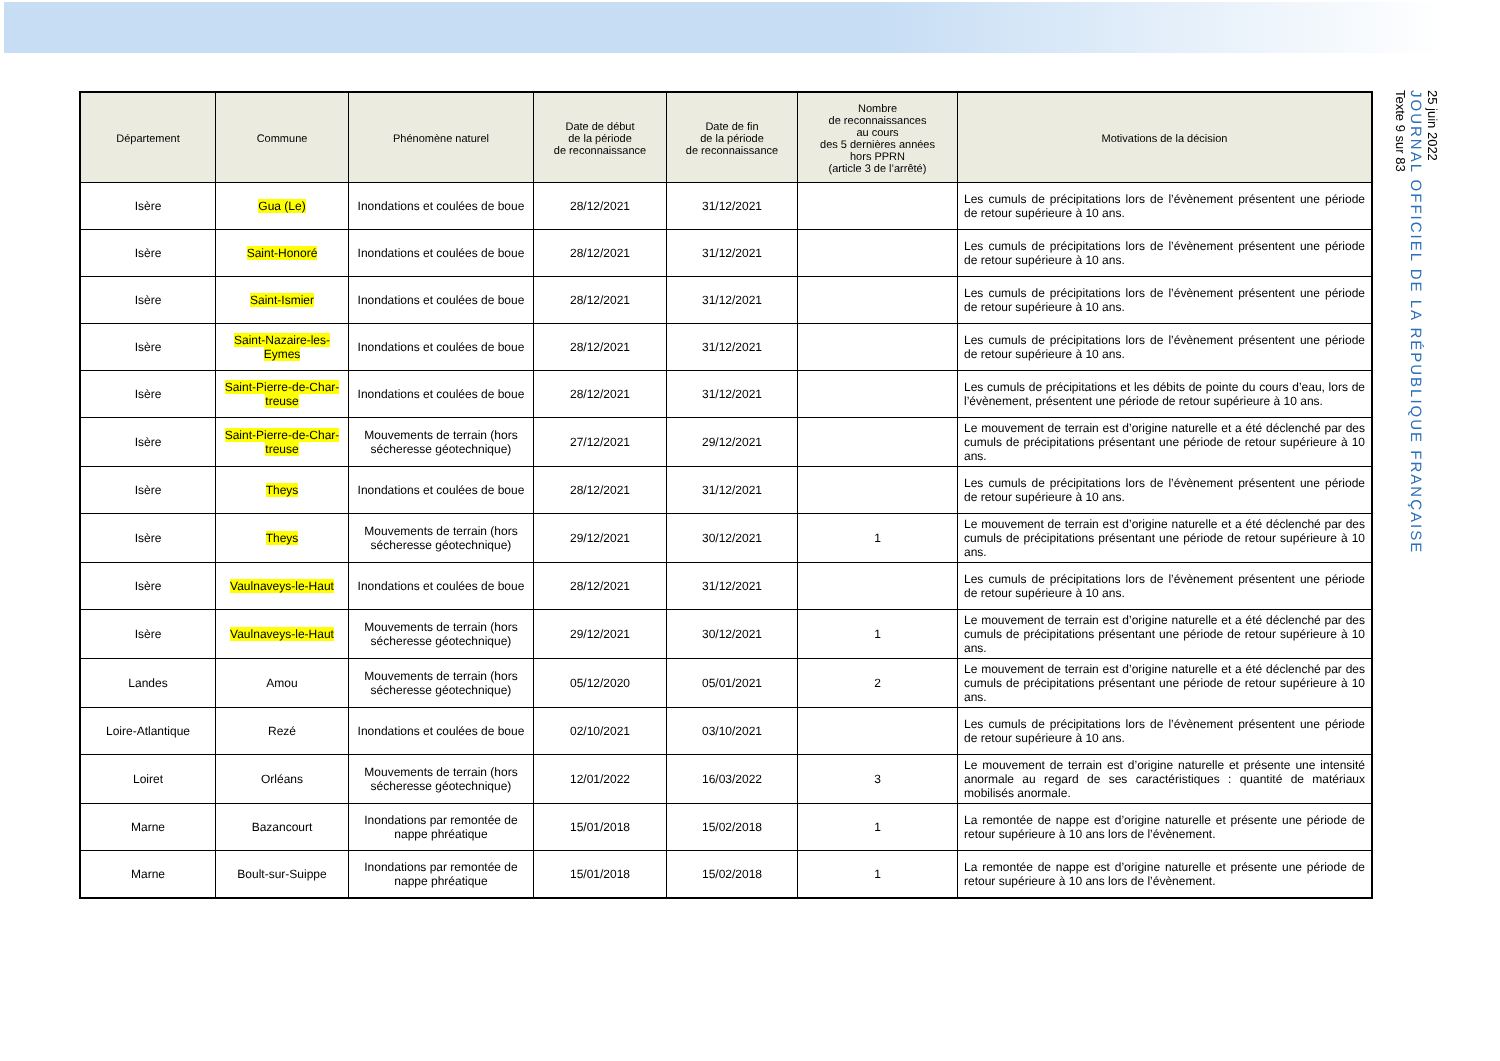| Département | Commune | Phénomène naturel | Date de début de la période de reconnaissance | Date de fin de la période de reconnaissance | Nombre de reconnaissances au cours des 5 dernières années hors PPRN (article 3 de l’arrêté) | Motivations de la décision |
| --- | --- | --- | --- | --- | --- | --- |
| Isère | Gua (Le) | Inondations et coulées de boue | 28/12/2021 | 31/12/2021 | | Les cumuls de précipitations lors de l’évènement présentent une période de retour supérieure à 10 ans. |
| Isère | Saint-Honoré | Inondations et coulées de boue | 28/12/2021 | 31/12/2021 | | Les cumuls de précipitations lors de l’évènement présentent une période de retour supérieure à 10 ans. |
| Isère | Saint-Ismier | Inondations et coulées de boue | 28/12/2021 | 31/12/2021 | | Les cumuls de précipitations lors de l’évènement présentent une période de retour supérieure à 10 ans. |
| Isère | Saint-Nazaire-les-Eymes | Inondations et coulées de boue | 28/12/2021 | 31/12/2021 | | Les cumuls de précipitations lors de l’évènement présentent une période de retour supérieure à 10 ans. |
| Isère | Saint-Pierre-de-Char-treuse | Inondations et coulées de boue | 28/12/2021 | 31/12/2021 | | Les cumuls de précipitations et les débits de pointe du cours d’eau, lors de l’évènement, présentent une période de retour supérieure à 10 ans. |
| Isère | Saint-Pierre-de-Char-treuse | Mouvements de terrain (hors sécheresse géotechnique) | 27/12/2021 | 29/12/2021 | | Le mouvement de terrain est d’origine naturelle et a été déclenché par des cumuls de précipitations présentant une période de retour supérieure à 10 ans. |
| Isère | Theys | Inondations et coulées de boue | 28/12/2021 | 31/12/2021 | | Les cumuls de précipitations lors de l’évènement présentent une période de retour supérieure à 10 ans. |
| Isère | Theys | Mouvements de terrain (hors sécheresse géotechnique) | 29/12/2021 | 30/12/2021 | 1 | Le mouvement de terrain est d’origine naturelle et a été déclenché par des cumuls de précipitations présentant une période de retour supérieure à 10 ans. |
| Isère | Vaulnaveys-le-Haut | Inondations et coulées de boue | 28/12/2021 | 31/12/2021 | | Les cumuls de précipitations lors de l’évènement présentent une période de retour supérieure à 10 ans. |
| Isère | Vaulnaveys-le-Haut | Mouvements de terrain (hors sécheresse géotechnique) | 29/12/2021 | 30/12/2021 | 1 | Le mouvement de terrain est d’origine naturelle et a été déclenché par des cumuls de précipitations présentant une période de retour supérieure à 10 ans. |
| Landes | Amou | Mouvements de terrain (hors sécheresse géotechnique) | 05/12/2020 | 05/01/2021 | 2 | Le mouvement de terrain est d’origine naturelle et a été déclenché par des cumuls de précipitations présentant une période de retour supérieure à 10 ans. |
| Loire-Atlantique | Rezé | Inondations et coulées de boue | 02/10/2021 | 03/10/2021 | | Les cumuls de précipitations lors de l’évènement présentent une période de retour supérieure à 10 ans. |
| Loiret | Orléans | Mouvements de terrain (hors sécheresse géotechnique) | 12/01/2022 | 16/03/2022 | 3 | Le mouvement de terrain est d’origine naturelle et présente une intensité anormale au regard de ses caractéristiques : quantité de matériaux mobilisés anormale. |
| Marne | Bazancourt | Inondations par remontée de nappe phréatique | 15/01/2018 | 15/02/2018 | 1 | La remontée de nappe est d’origine naturelle et présente une période de retour supérieure à 10 ans lors de l’évènement. |
| Marne | Boult-sur-Suippe | Inondations par remontée de nappe phréatique | 15/01/2018 | 15/02/2018 | 1 | La remontée de nappe est d’origine naturelle et présente une période de retour supérieure à 10 ans lors de l’évènement. |
25 juin 2022
JOURNAL OFFICIEL DE LA RÉPUBLIQUE FRANÇAISE
Texte 9 sur 83